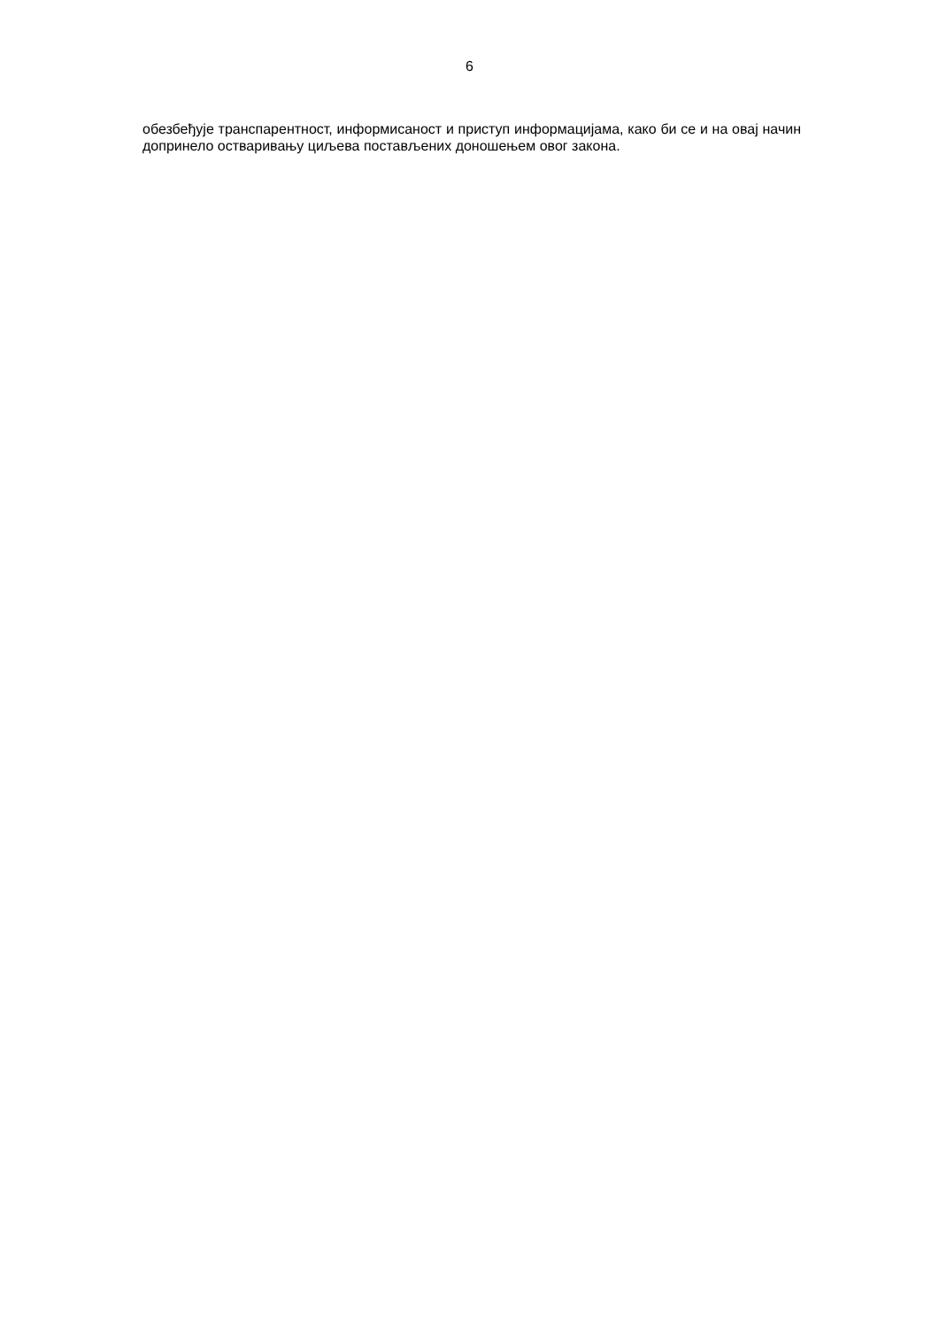6
обезбеђује транспарентност, информисаност и приступ информацијама, како би се и на овај начин допринело остваривању циљева постављених доношењем овог закона.